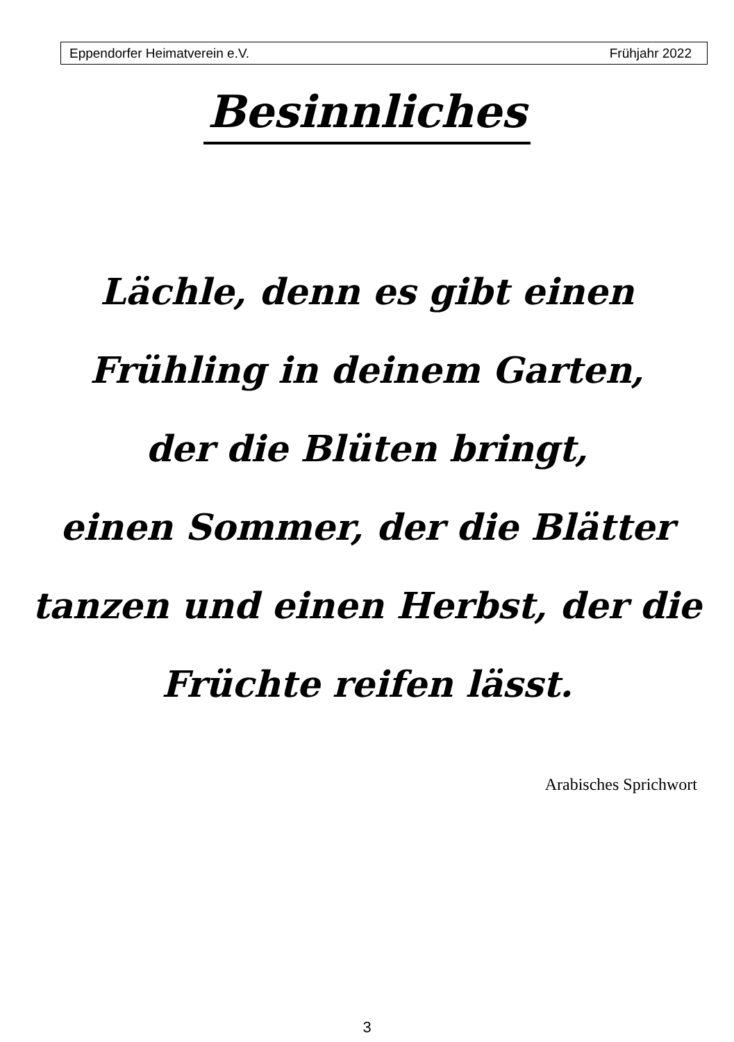Eppendorfer Heimatverein e.V. Frühjahr 2022
Besinnliches
Lächle, denn es gibt einen
Frühling in deinem Garten,
der die Blüten bringt,
einen Sommer, der die Blätter
tanzen und einen Herbst, der die
Früchte reifen lässt.
Arabisches Sprichwort
3